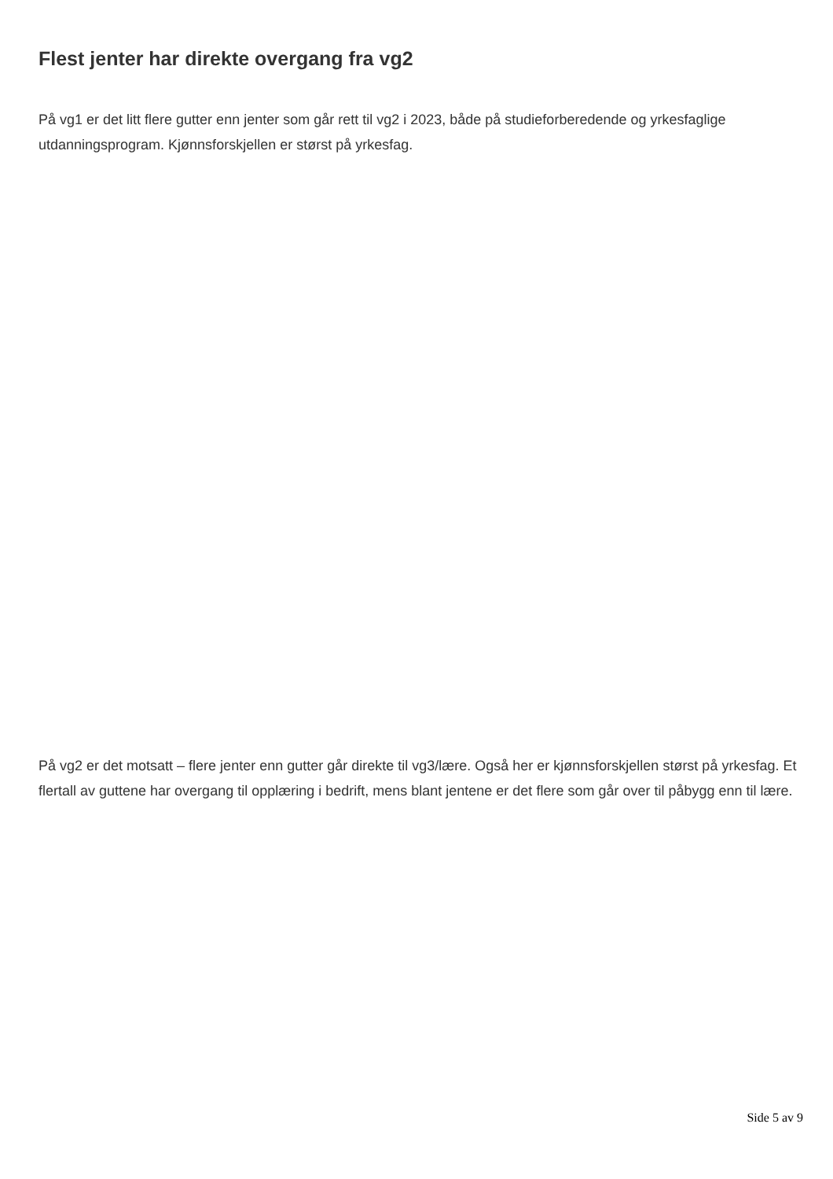Flest jenter har direkte overgang fra vg2
På vg1 er det litt flere gutter enn jenter som går rett til vg2 i 2023, både på studieforberedende og yrkesfaglige utdanningsprogram. Kjønnsforskjellen er størst på yrkesfag.
På vg2 er det motsatt – flere jenter enn gutter går direkte til vg3/lære. Også her er kjønnsforskjellen størst på yrkesfag. Et flertall av guttene har overgang til opplæring i bedrift, mens blant jentene er det flere som går over til påbygg enn til lære.
Side 5 av 9